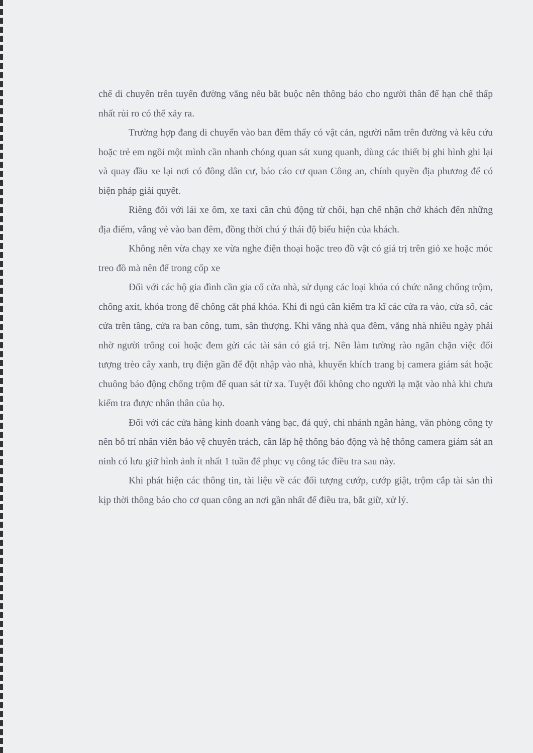chế di chuyển trên tuyến đường vắng nếu bắt buộc nên thông báo cho người thân để hạn chế thấp nhất rủi ro có thể xảy ra.
Trường hợp đang di chuyển vào ban đêm thấy có vật cản, người nằm trên đường và kêu cứu hoặc trẻ em ngồi một mình cần nhanh chóng quan sát xung quanh, dùng các thiết bị ghi hình ghi lại và quay đầu xe lại nơi có đông dân cư, báo cáo cơ quan Công an, chính quyền địa phương để có biện pháp giải quyết.
Riêng đối với lái xe ôm, xe taxi cần chủ động từ chối, hạn chế nhận chở khách đến những địa điểm, vắng vẻ vào ban đêm, đồng thời chú ý thái độ biểu hiện của khách.
Không nên vừa chạy xe vừa nghe điện thoại hoặc treo đồ vật có giá trị trên giỏ xe hoặc móc treo đồ mà nên để trong cốp xe
Đối với các hộ gia đình cần gia cố cửa nhà, sử dụng các loại khóa có chức năng chống trộm, chống axit, khóa trong để chống cắt phá khóa. Khi đi ngủ cần kiểm tra kĩ các cửa ra vào, cửa sổ, các cửa trên tầng, cửa ra ban công, tum, sân thượng. Khi vắng nhà qua đêm, vắng nhà nhiều ngày phải nhờ người trông coi hoặc đem gửi các tài sản có giá trị. Nên làm tường rào ngăn chặn việc đối tượng trèo cây xanh, trụ điện gần để đột nhập vào nhà, khuyến khích trang bị camera giám sát hoặc chuông báo động chống trộm để quan sát từ xa. Tuyệt đối không cho người lạ mặt vào nhà khi chưa kiểm tra được nhân thân của họ.
Đối với các cửa hàng kinh doanh vàng bạc, đá quý, chi nhánh ngân hàng, văn phòng công ty nên bố trí nhân viên bảo vệ chuyên trách, cần lắp hệ thống báo động và hệ thống camera giám sát an ninh có lưu giữ hình ảnh ít nhất 1 tuần để phục vụ công tác điều tra sau này.
Khi phát hiện các thông tin, tài liệu về các đối tượng cướp, cướp giật, trộm cắp tài sản thì kịp thời thông báo cho cơ quan công an nơi gần nhất để điều tra, bắt giữ, xử lý.